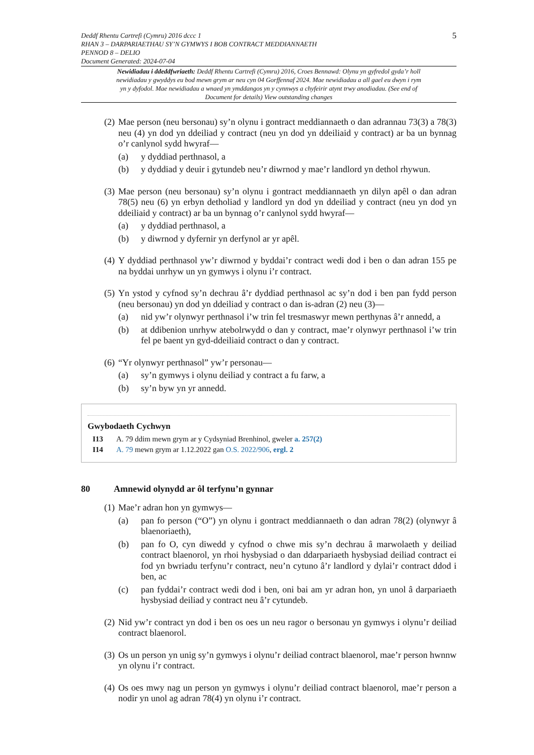Deddf Rhentu Cartrefi (Cymru) 2016 dccc 1
RHAN 3 – DARPARIAETHAU SY’N GYMWYS I BOB CONTRACT MEDDIANNAETH
PENNOD 8 – DELIO
Document Generated: 2024-07-04
5
Newidiadau i ddeddfwriaeth: Deddf Rhentu Cartrefi (Cymru) 2016, Croes Bennawd: Olynu yn gyfredol gyda’r holl newidiadau y gwyddys eu bod mewn grym ar neu cyn 04 Gorffennaf 2024. Mae newidiadau a all gael eu dwyn i rym yn y dyfodol. Mae newidiadau a wnaed yn ymddangos yn y cynnwys a chyfeirir atynt trwy anodiadau. (See end of Document for details) View outstanding changes
(2)
Mae person (neu bersonau) sy’n olynu i gontract meddiannaeth o dan adrannau 73(3) a 78(3) neu (4) yn dod yn ddeiliad y contract (neu yn dod yn ddeiliaid y contract) ar ba un bynnag o’r canlynol sydd hwyraf—
(a) y dyddiad perthnasol, a
(b) y dyddiad y deuir i gytundeb neu’r diwrnod y mae’r landlord yn dethol rhywun.
(3)
Mae person (neu bersonau) sy’n olynu i gontract meddiannaeth yn dilyn apêl o dan adran 78(5) neu (6) yn erbyn detholiad y landlord yn dod yn ddeiliad y contract (neu yn dod yn ddeiliaid y contract) ar ba un bynnag o’r canlynol sydd hwyraf—
(a) y dyddiad perthnasol, a
(b) y diwrnod y dyfernir yn derfynol ar yr apêl.
(4)
Y dyddiad perthnasol yw’r diwrnod y byddai’r contract wedi dod i ben o dan adran 155 pe na byddai unrhyw un yn gymwys i olynu i’r contract.
(5)
Yn ystod y cyfnod sy’n dechrau â’r dyddiad perthnasol ac sy’n dod i ben pan fydd person (neu bersonau) yn dod yn ddeiliad y contract o dan is-adran (2) neu (3)—
(a) nid yw’r olynwyr perthnasol i’w trin fel tresmaswyr mewn perthynas â’r annedd, a
(b) at ddibenion unrhyw atebolrwydd o dan y contract, mae’r olynwyr perthnasol i’w trin fel pe baent yn gyd-ddeiliaid contract o dan y contract.
(6)
“Yr olynwyr perthnasol” yw’r personau—
(a) sy’n gymwys i olynu deiliad y contract a fu farw, a
(b) sy’n byw yn yr annedd.
Gwybodaeth Cychwyn
I13 A. 79 ddim mewn grym ar y Cydsyniad Brenhinol, gweler a. 257(2)
I14 A. 79 mewn grym ar 1.12.2022 gan O.S. 2022/906, ergl. 2
80 Amnewid olynydd ar ôl terfynu’n gynnar
(1)
Mae’r adran hon yn gymwys—
(a) pan fo person (“O”) yn olynu i gontract meddiannaeth o dan adran 78(2) (olynwyr â blaenoriaeth),
(b) pan fo O, cyn diwedd y cyfnod o chwe mis sy’n dechrau â marwolaeth y deiliad contract blaenorol, yn rhoi hysbysiad o dan ddarpariaeth hysbysiad deiliad contract ei fod yn bwriadu terfynu’r contract, neu’n cytuno â’r landlord y dylai’r contract ddod i ben, ac
(c) pan fyddai’r contract wedi dod i ben, oni bai am yr adran hon, yn unol â darpariaeth hysbysiad deiliad y contract neu â’r cytundeb.
(2)
Nid yw’r contract yn dod i ben os oes un neu ragor o bersonau yn gymwys i olynu’r deiliad contract blaenorol.
(3)
Os un person yn unig sy’n gymwys i olynu’r deiliad contract blaenorol, mae’r person hwnnw yn olynu i’r contract.
(4)
Os oes mwy nag un person yn gymwys i olynu’r deiliad contract blaenorol, mae’r person a nodir yn unol ag adran 78(4) yn olynu i’r contract.